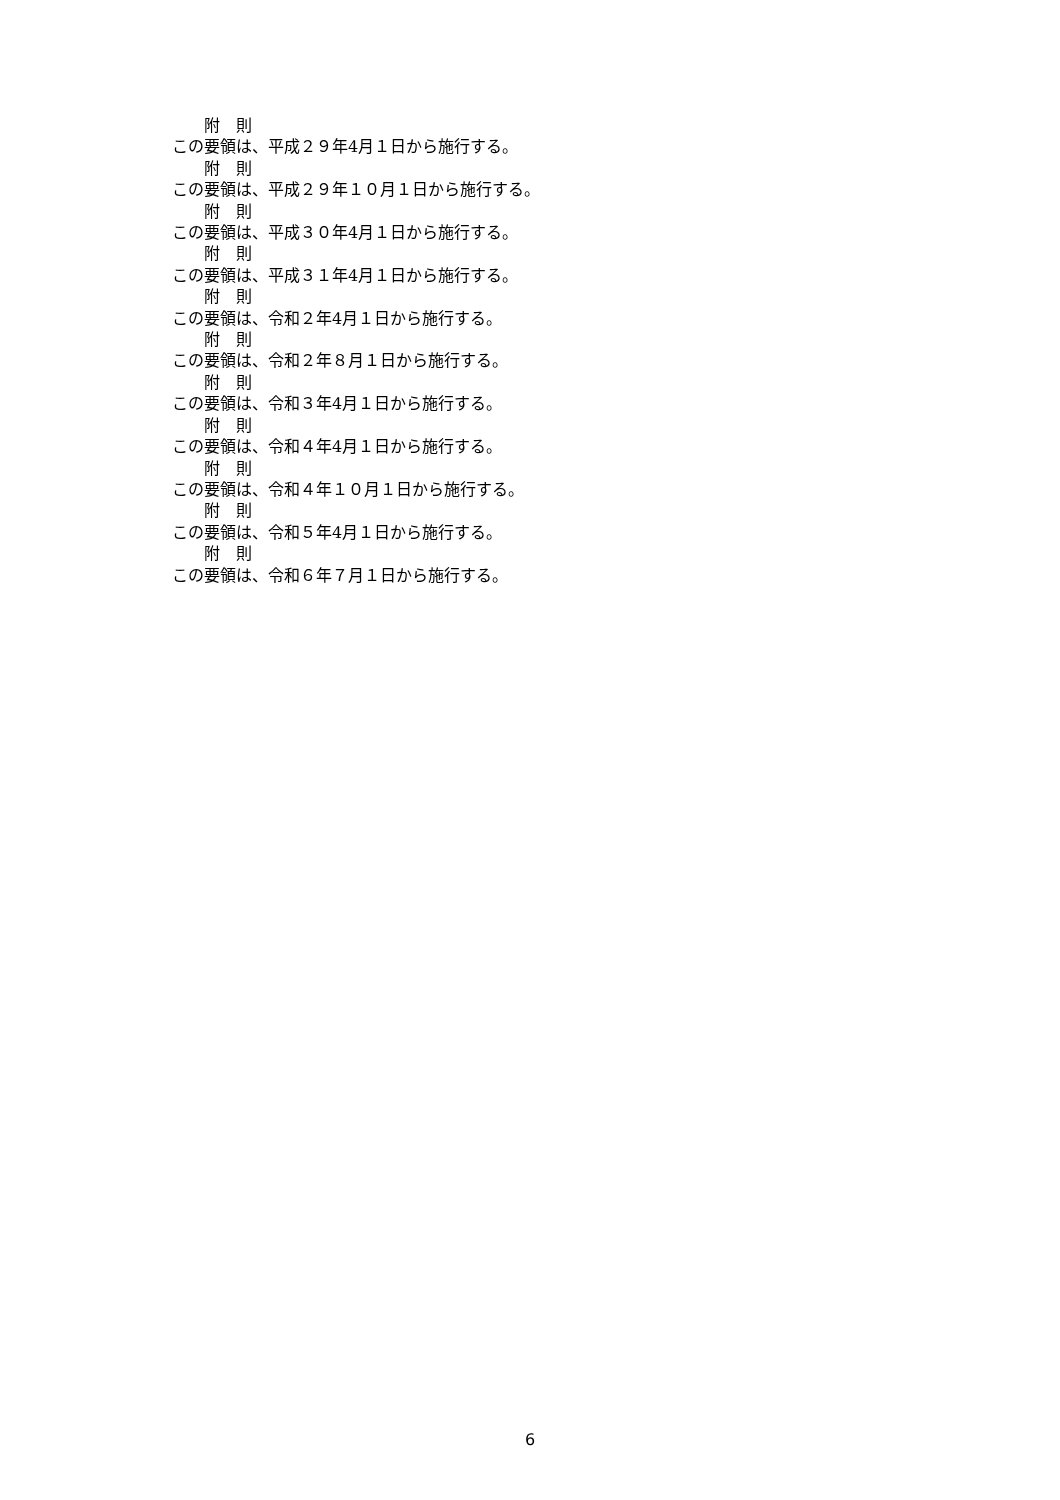附　則
この要領は、平成２９年4月１日から施行する。
附　則
この要領は、平成２９年１０月１日から施行する。
附　則
この要領は、平成３０年4月１日から施行する。
附　則
この要領は、平成３１年4月１日から施行する。
附　則
この要領は、令和２年4月１日から施行する。
附　則
この要領は、令和２年８月１日から施行する。
附　則
この要領は、令和３年4月１日から施行する。
附　則
この要領は、令和４年4月１日から施行する。
附　則
この要領は、令和４年１０月１日から施行する。
附　則
この要領は、令和５年4月１日から施行する。
附　則
この要領は、令和６年７月１日から施行する。
6